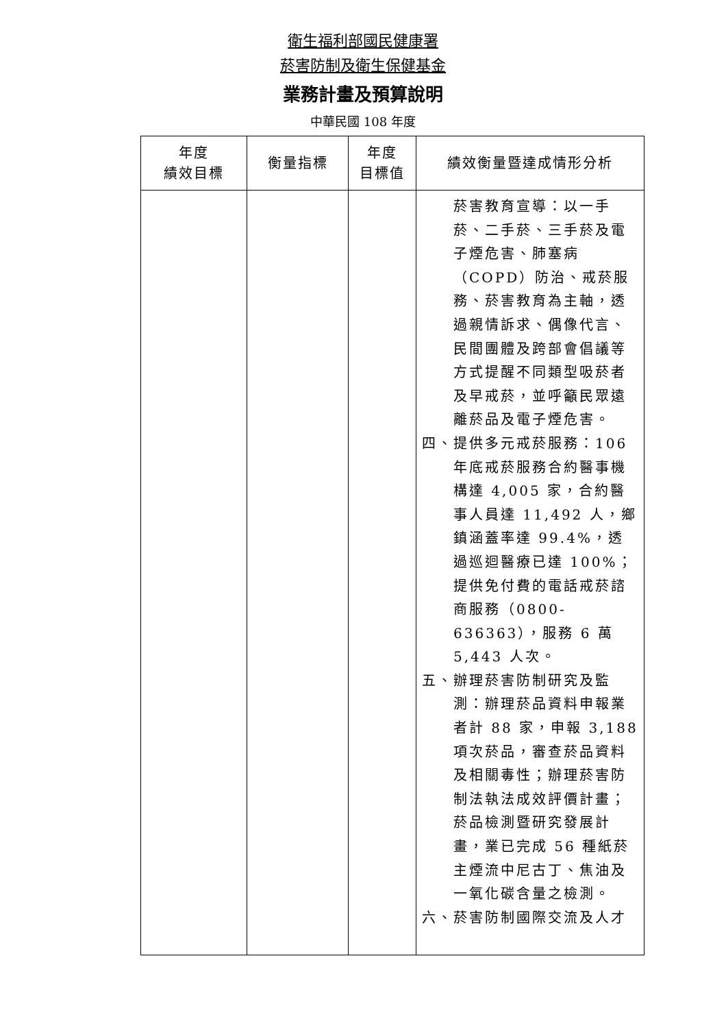衛生福利部國民健康署
菸害防制及衛生保健基金
業務計畫及預算說明
中華民國 108 年度
| 年度 績效目標 | 衡量指標 | 年度 目標值 | 績效衡量暨達成情形分析 |
| --- | --- | --- | --- |
| | | | 菸害教育宣導：以一手菸、二手菸、三手菸及電子煙危害、肺塞病（COPD）防治、戒菸服務、菸害教育為主軸，透過親情訴求、偶像代言、民間團體及跨部會倡議等方式提醒不同類型吸菸者及早戒菸，並呼籲民眾遠離菸品及電子煙危害。 四、提供多元戒菸服務：106年底戒菸服務合約醫事機構達 4,005 家，合約醫事人員達 11,492 人，鄉鎮涵蓋率達 99.4%，透過巡迴醫療已達 100%；提供免付費的電話戒菸諮商服務（0800-636363），服務 6 萬 5,443 人次。 五、辦理菸害防制研究及監測：辦理菸品資料申報業者計 88 家，申報 3,188 項次菸品，審查菸品資料及相關毒性；辦理菸害防制法執法成效評價計畫；菸品檢測暨研究發展計畫，業已完成 56 種紙菸主煙流中尼古丁、焦油及一氧化碳含量之檢測。 六、菸害防制國際交流及人才 |